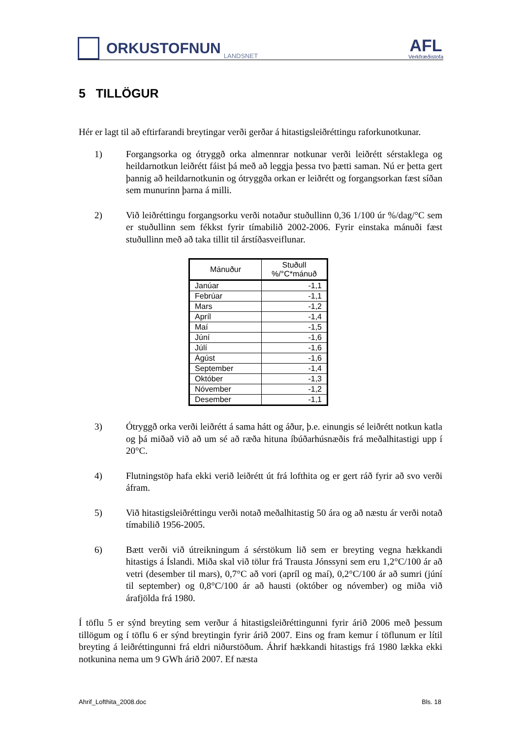ORKUSTOFNUN
LANDSNET
AFL
Verkfræðistofa
5 TILLÖGUR
Hér er lagt til að eftirfarandi breytingar verði gerðar á hitastigsleiðréttingu raforkunotkunar.
1) Forgangsorka og ótryggð orka almennrar notkunar verði leiðrétt sérstaklega og heildarnotkun leiðrétt fáist þá með að leggja þessa tvo þætti saman. Nú er þetta gert þannig að heildarnotkunin og ótryggða orkan er leiðrétt og forgangsorkan fæst síðan sem munurinn þarna á milli.
2) Við leiðréttingu forgangsorku verði notaður stuðullinn 0,36 1/100 úr %/dag/°C sem er stuðullinn sem fékkst fyrir tímabilið 2002-2006. Fyrir einstaka mánuði fæst stuðullinn með að taka tillit til árstíðasveiflunar.
| Mánuður | Stuðull %/°C*mánuð |
| --- | --- |
| Janúar | -1,1 |
| Febrúar | -1,1 |
| Mars | -1,2 |
| Apríl | -1,4 |
| Maí | -1,5 |
| Júní | -1,6 |
| Júlí | -1,6 |
| Ágúst | -1,6 |
| September | -1,4 |
| Október | -1,3 |
| Nóvember | -1,2 |
| Desember | -1,1 |
3) Ótryggð orka verði leiðrétt á sama hátt og áður, þ.e. einungis sé leiðrétt notkun katla og þá miðað við að um sé að ræða hituna íbúðarhúsnæðis frá meðalhitastigi upp í 20°C.
4) Flutningstöp hafa ekki verið leiðrétt út frá lofthita og er gert ráð fyrir að svo verði áfram.
5) Við hitastigsleiðréttingu verði notað meðalhitastig 50 ára og að næstu ár verði notað tímabilið 1956-2005.
6) Bætt verði við útreikningum á sérstökum lið sem er breyting vegna hækkandi hitastigs á Íslandi. Miða skal við tölur frá Trausta Jónssyni sem eru 1,2°C/100 ár að vetri (desember til mars), 0,7°C að vori (apríl og maí), 0,2°C/100 ár að sumri (júní til september) og 0,8°C/100 ár að hausti (október og nóvember) og miða við árafjölda frá 1980.
Í töflu 5 er sýnd breyting sem verður á hitastigsleiðréttingunni fyrir árið 2006 með þessum tillögum og í töflu 6 er sýnd breytingin fyrir árið 2007. Eins og fram kemur í töflunum er lítil breyting á leiðréttingunni frá eldri niðurstöðum. Áhrif hækkandi hitastigs frá 1980 lækka ekki notkunina nema um 9 GWh árið 2007. Ef næsta
Ahrif_Lofthita_2008.doc Bls. 18